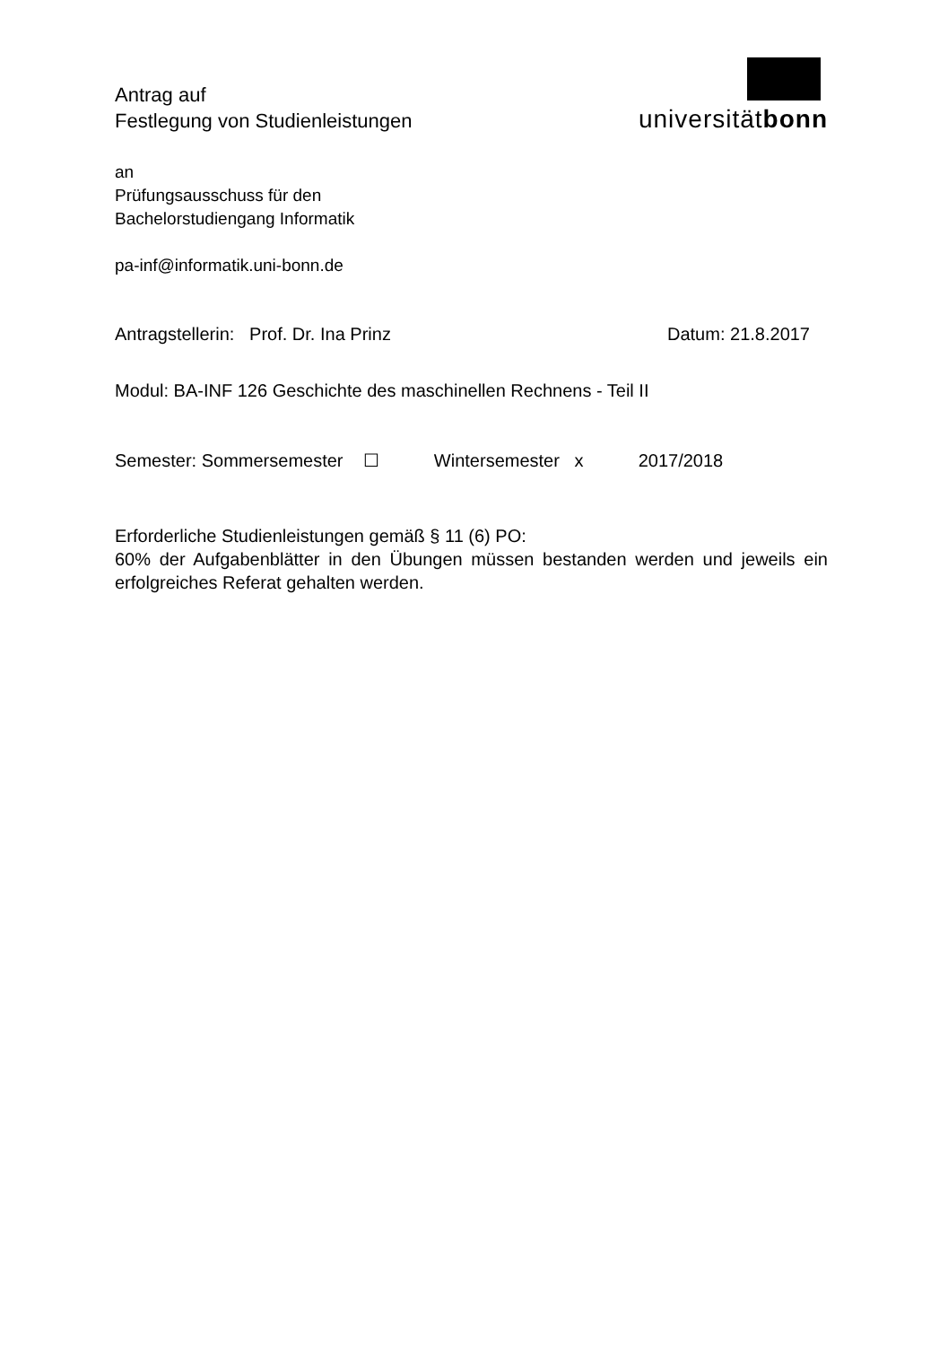Antrag auf
Festlegung von Studienleistungen
universitätbonn
an
Prüfungsausschuss für den
Bachelorstudiengang Informatik
pa-inf@informatik.uni-bonn.de
Antragstellerin: Prof. Dr. Ina Prinz Datum: 21.8.2017
Modul: BA-INF 126 Geschichte des maschinellen Rechnens - Teil II
Semester: Sommersemester ☐ Wintersemester x 2017/2018
Erforderliche Studienleistungen gemäß § 11 (6) PO:
60% der Aufgabenblätter in den Übungen müssen bestanden werden und jeweils ein erfolgreiches Referat gehalten werden.